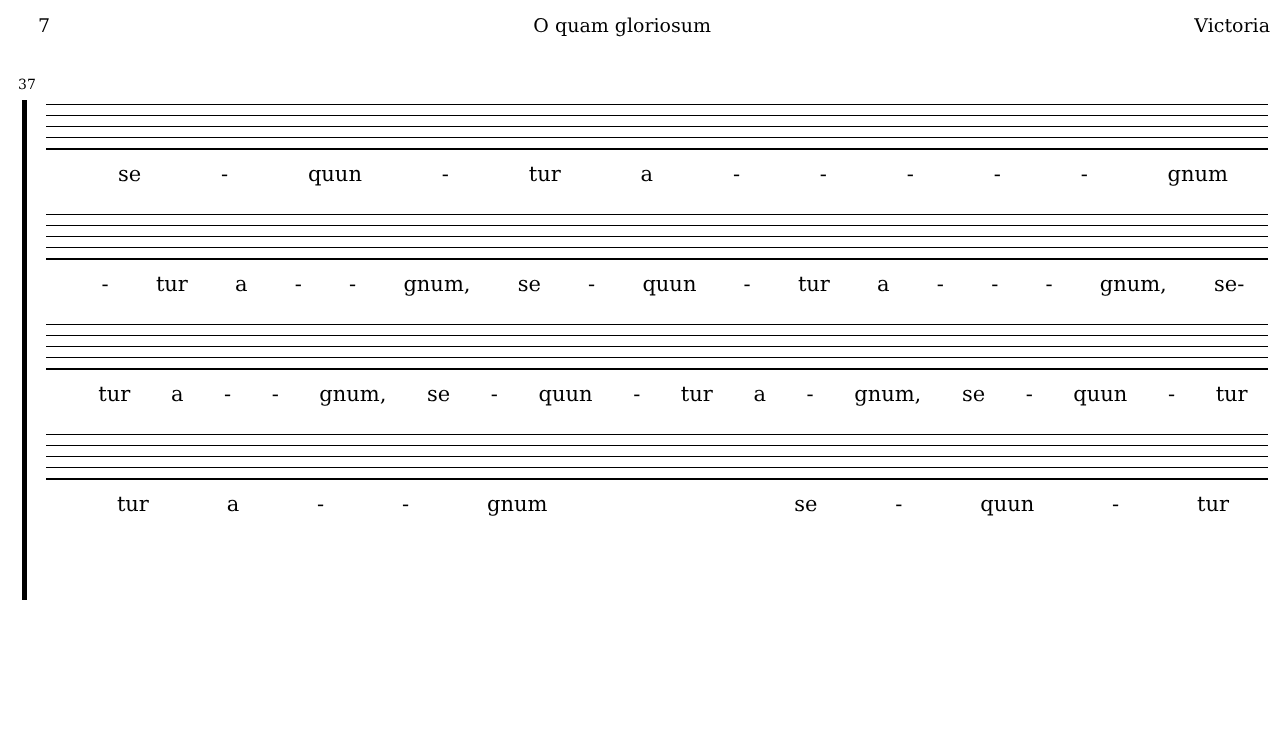7 O quam gloriosum Victoria
37
se - quun - tur a - - - - - gnum
- tur a - - gnum, se - quun - tur a - - - gnum, se-
tur a - - gnum, se - quun - tur a - gnum, se - quun - tur
tur a - - gnum se - quun - tur